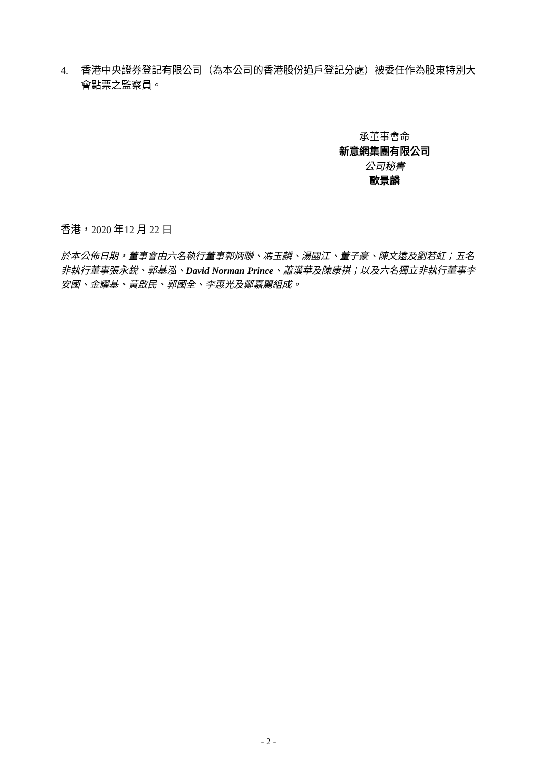4. 香港中央證券登記有限公司（為本公司的香港股份過戶登記分處）被委任作為股東特別大會點票之監察員。
承董事會命
新意網集團有限公司
公司秘書
歐景麟
香港，2020 年12 月 22 日
於本公佈日期，董事會由六名執行董事郭炳聯、馮玉麟、湯國江、董子豪、陳文遠及劉若虹；五名非執行董事張永銳、郭基泓、David Norman Prince、蕭漢華及陳康祺；以及六名獨立非執行董事李安國、金耀基、黃啟民、郭國全、李惠光及鄭嘉麗組成。
- 2 -